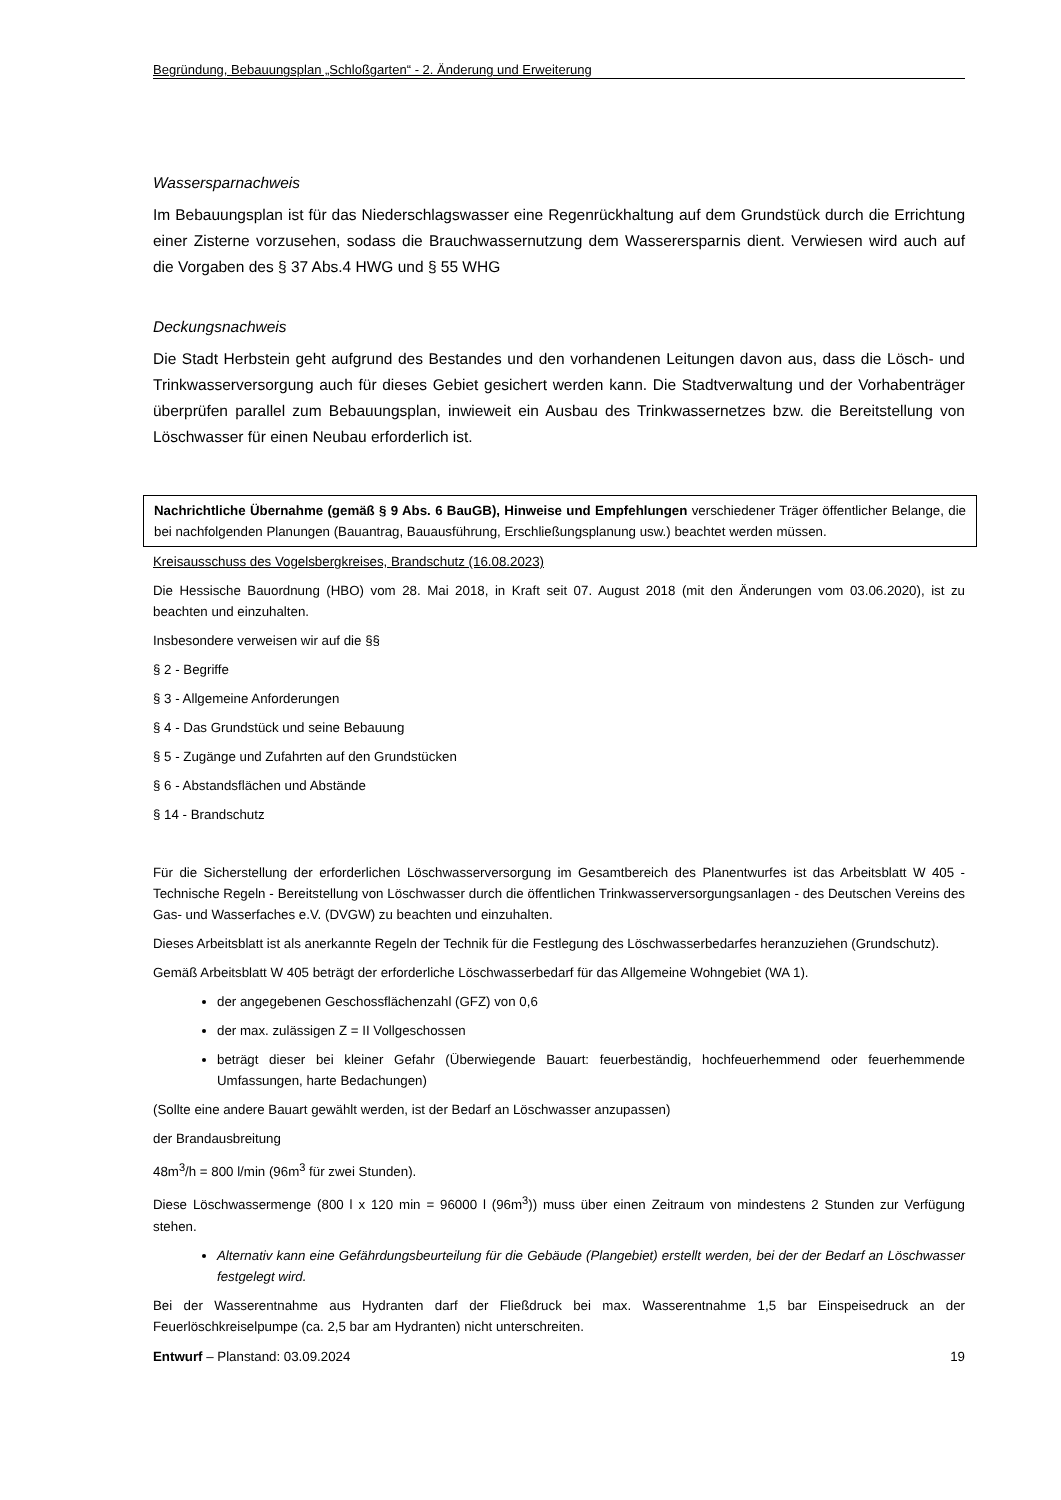Begründung, Bebauungsplan „Schloßgarten“ - 2. Änderung und Erweiterung
Wassersparnachweis
Im Bebauungsplan ist für das Niederschlagswasser eine Regenrückhaltung auf dem Grundstück durch die Errichtung einer Zisterne vorzusehen, sodass die Brauchwassernutzung dem Wasserersparnis dient. Verwiesen wird auch auf die Vorgaben des § 37 Abs.4 HWG und § 55 WHG
Deckungsnachweis
Die Stadt Herbstein geht aufgrund des Bestandes und den vorhandenen Leitungen davon aus, dass die Lösch- und Trinkwasserversorgung auch für dieses Gebiet gesichert werden kann. Die Stadtverwaltung und der Vorhabenträger überprüfen parallel zum Bebauungsplan, inwieweit ein Ausbau des Trinkwassernetzes bzw. die Bereitstellung von Löschwasser für einen Neubau erforderlich ist.
Nachrichtliche Übernahme (gemäß § 9 Abs. 6 BauGB), Hinweise und Empfehlungen verschiedener Träger öffentlicher Belange, die bei nachfolgenden Planungen (Bauantrag, Bauausführung, Erschließungsplanung usw.) beachtet werden müssen.
Kreisausschuss des Vogelsbergkreises, Brandschutz (16.08.2023)
Die Hessische Bauordnung (HBO) vom 28. Mai 2018, in Kraft seit 07. August 2018 (mit den Änderungen vom 03.06.2020), ist zu beachten und einzuhalten.
Insbesondere verweisen wir auf die §§
§ 2 - Begriffe
§ 3 - Allgemeine Anforderungen
§ 4 - Das Grundstück und seine Bebauung
§ 5 - Zugänge und Zufahrten auf den Grundstücken
§ 6 - Abstandsflächen und Abstände
§ 14 - Brandschutz
Für die Sicherstellung der erforderlichen Löschwasserversorgung im Gesamtbereich des Planentwurfes ist das Arbeitsblatt W 405 - Technische Regeln - Bereitstellung von Löschwasser durch die öffentlichen Trinkwasserversorgungsanlagen - des Deutschen Vereins des Gas- und Wasserfaches e.V. (DVGW) zu beachten und einzuhalten.
Dieses Arbeitsblatt ist als anerkannte Regeln der Technik für die Festlegung des Löschwasserbedarfes heranzuziehen (Grundschutz).
Gemäß Arbeitsblatt W 405 beträgt der erforderliche Löschwasserbedarf für das Allgemeine Wohngebiet (WA 1).
der angegebenen Geschossflächenzahl (GFZ) von 0,6
der max. zulässigen Z = II Vollgeschossen
beträgt dieser bei kleiner Gefahr (Überwiegende Bauart: feuerbeständig, hochfeuerhemmend oder feuerhemmende Umfassungen, harte Bedachungen)
(Sollte eine andere Bauart gewählt werden, ist der Bedarf an Löschwasser anzupassen)
der Brandausbreitung
48m<sup>3</sup>/h = 800 l/min (96m<sup>3</sup> für zwei Stunden).
Diese Löschwassermenge (800 l x 120 min = 96000 l (96m<sup>3</sup>)) muss über einen Zeitraum von mindestens 2 Stunden zur Verfügung stehen.
Alternativ kann eine Gefährdungsbeurteilung für die Gebäude (Plangebiet) erstellt werden, bei der der Bedarf an Löschwasser festgelegt wird.
Bei der Wasserentnahme aus Hydranten darf der Fließdruck bei max. Wasserentnahme 1,5 bar Einspeisedruck an der Feuerlöschkreiselpumpe (ca. 2,5 bar am Hydranten) nicht unterschreiten.
Entwurf – Planstand: 03.09.2024 19